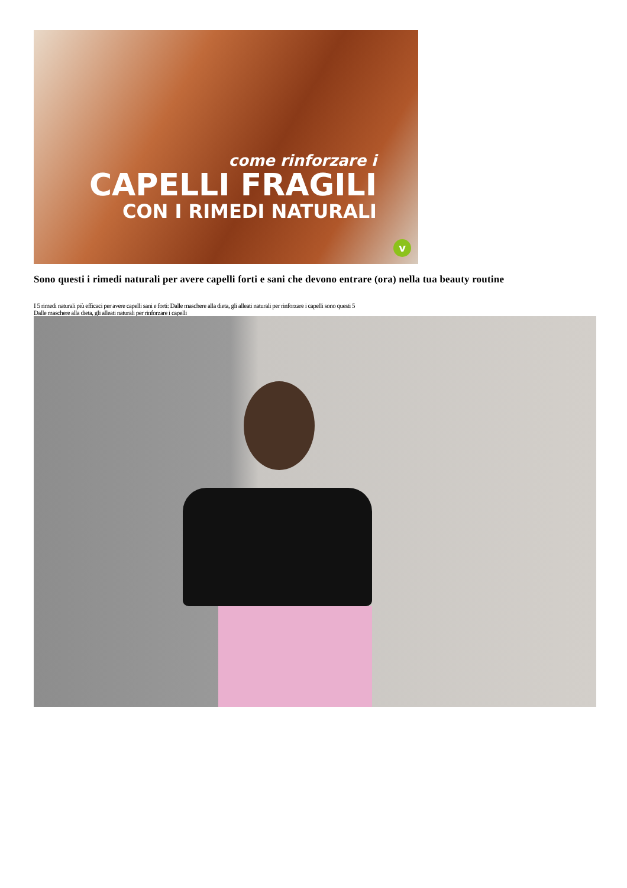come rinforzare i
CAPELLI FRAGILI
CON I RIMEDI NATURALI
v
Sono questi i rimedi naturali per avere capelli forti e sani che devono entrare (ora) nella tua beauty routine
I 5 rimedi naturali più efficaci per avere capelli sani e forti: Dalle maschere alla dieta, gli alleati naturali per rinforzare i capelli sono questi 5
Dalle maschere alla dieta, gli alleati naturali per rinforzare i capelli